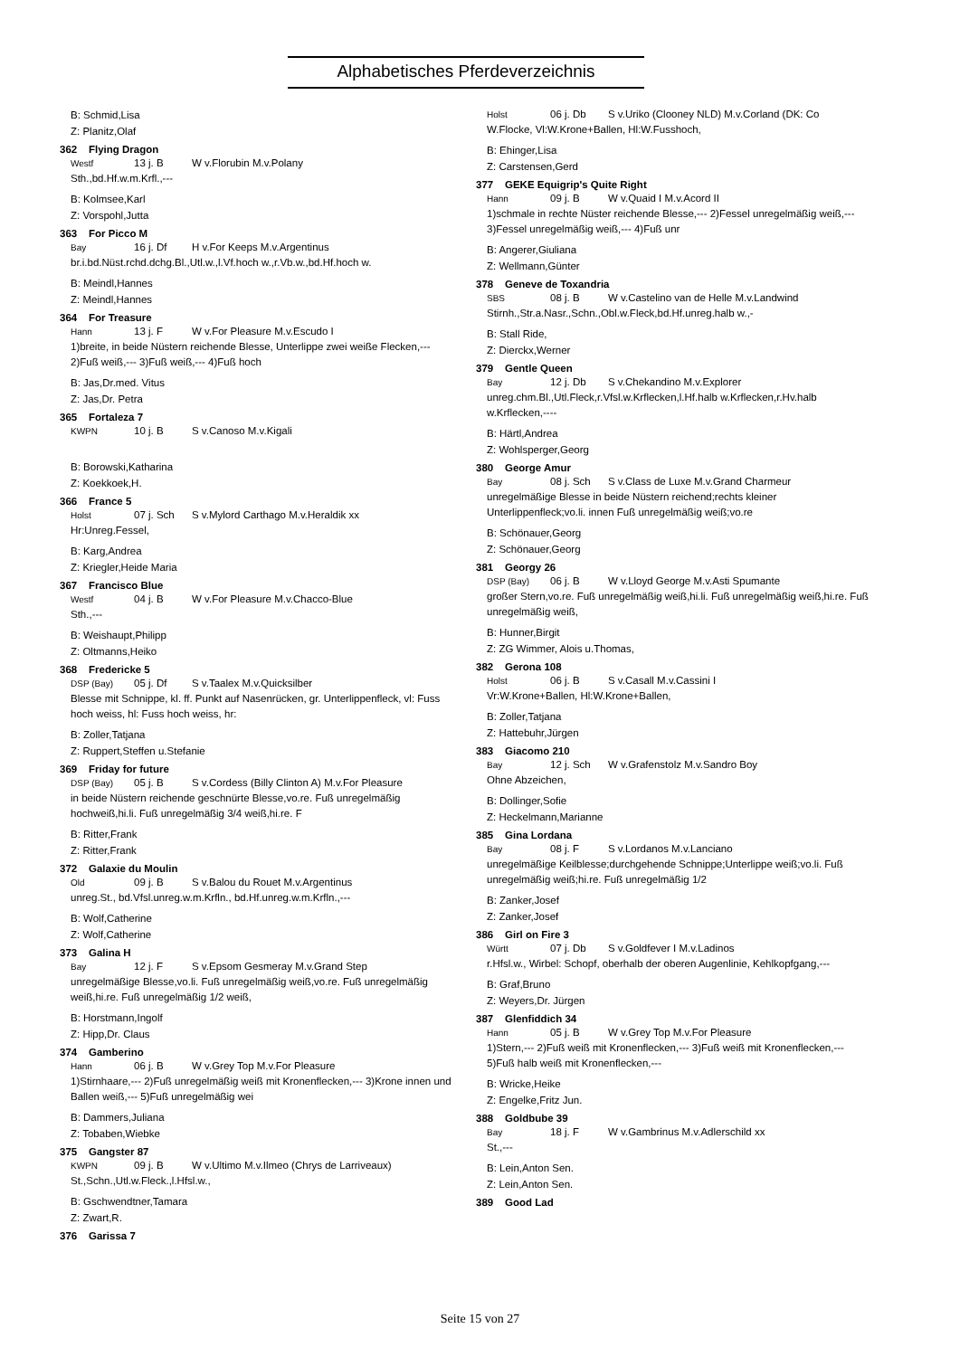Alphabetisches Pferdeverzeichnis
B: Schmid,Lisa
Z: Planitz,Olaf
362 Flying Dragon
Westf 13 j. B W v.Florubin M.v.Polany
Sth.,bd.Hf.w.m.Krfl.,---
B: Kolmsee,Karl
Z: Vorspohl,Jutta
363 For Picco M
Bay 16 j. Df H v.For Keeps M.v.Argentinus
br.i.bd.Nüst.rchd.dchg.Bl.,Utl.w.,l.Vf.hoch w.,r.Vb.w.,bd.Hf.hoch w.
B: Meindl,Hannes
Z: Meindl,Hannes
364 For Treasure
Hann 13 j. F W v.For Pleasure M.v.Escudo I
1)breite, in beide Nüstern reichende Blesse, Unterlippe zwei weiße Flecken,--- 2)Fuß weiß,--- 3)Fuß weiß,--- 4)Fuß hoch
B: Jas,Dr.med. Vitus
Z: Jas,Dr. Petra
365 Fortaleza 7
KWPN 10 j. B S v.Canoso M.v.Kigali
B: Borowski,Katharina
Z: Koekkoek,H.
366 France 5
Holst 07 j. Sch S v.Mylord Carthago M.v.Heraldik xx
Hr:Unreg.Fessel,
B: Karg,Andrea
Z: Kriegler,Heide Maria
367 Francisco Blue
Westf 04 j. B W v.For Pleasure M.v.Chacco-Blue
Sth.,---
B: Weishaupt,Philipp
Z: Oltmanns,Heiko
368 Fredericke 5
DSP (Bay) 05 j. Df S v.Taalex M.v.Quicksilber
Blesse mit Schnippe, kl. ff. Punkt auf Nasenrücken, gr. Unterlippenfleck, vl: Fuss hoch weiss, hl: Fuss hoch weiss, hr:
B: Zoller,Tatjana
Z: Ruppert,Steffen u.Stefanie
369 Friday for future
DSP (Bay) 05 j. B S v.Cordess (Billy Clinton A) M.v.For Pleasure
in beide Nüstern reichende geschnürte Blesse,vo.re. Fuß unregelmäßig hochweiß,hi.li. Fuß unregelmäßig 3/4 weiß,hi.re. F
B: Ritter,Frank
Z: Ritter,Frank
372 Galaxie du Moulin
Old 09 j. B S v.Balou du Rouet M.v.Argentinus
unreg.St., bd.Vfsl.unreg.w.m.Krfln., bd.Hf.unreg.w.m.Krfln.,---
B: Wolf,Catherine
Z: Wolf,Catherine
373 Galina H
Bay 12 j. F S v.Epsom Gesmeray M.v.Grand Step
unregelmäßige Blesse,vo.li. Fuß unregelmäßig weiß,vo.re. Fuß unregelmäßig weiß,hi.re. Fuß unregelmäßig 1/2 weiß,
B: Horstmann,Ingolf
Z: Hipp,Dr. Claus
374 Gamberino
Hann 06 j. B W v.Grey Top M.v.For Pleasure
1)Stirnhaare,--- 2)Fuß unregelmäßig weiß mit Kronenflecken,--- 3)Krone innen und Ballen weiß,--- 5)Fuß unregelmäßig wei
B: Dammers,Juliana
Z: Tobaben,Wiebke
375 Gangster 87
KWPN 09 j. B W v.Ultimo M.v.Ilmeo (Chrys de Larriveaux)
St.,Schn.,Utl.w.Fleck.,l.Hfsl.w.,
B: Gschwendtner,Tamara
Z: Zwart,R.
376 Garissa 7
Holst 06 j. Db S v.Uriko (Clooney NLD) M.v.Corland (DK: Co
W.Flocke, Vl:W.Krone+Ballen, Hl:W.Fusshoch,
B: Ehinger,Lisa
Z: Carstensen,Gerd
377 GEKE Equigrip's Quite Right
Hann 09 j. B W v.Quaid I M.v.Acord II
1)schmale in rechte Nüster reichende Blesse,--- 2)Fessel unregelmäßig weiß,--- 3)Fessel unregelmäßig weiß,--- 4)Fuß unr
B: Angerer,Giuliana
Z: Wellmann,Günter
378 Geneve de Toxandria
SBS 08 j. B W v.Castelino van de Helle M.v.Landwind
Stirnh.,Str.a.Nasr.,Schn.,Obl.w.Fleck,bd.Hf.unreg.halb w.,-
B: Stall Ride,
Z: Dierckx,Werner
379 Gentle Queen
Bay 12 j. Db S v.Chekandino M.v.Explorer
unreg.chm.Bl.,Utl.Fleck,r.Vfsl.w.Krflecken,l.Hf.halb w.Krflecken,r.Hv.halb w.Krflecken,----
B: Härtl,Andrea
Z: Wohlsperger,Georg
380 George Amur
Bay 08 j. Sch S v.Class de Luxe M.v.Grand Charmeur
unregelmäßige Blesse in beide Nüstern reichend;rechts kleiner Unterlippenfleck;vo.li. innen Fuß unregelmäßig weiß;vo.re
B: Schönauer,Georg
Z: Schönauer,Georg
381 Georgy 26
DSP (Bay) 06 j. B W v.Lloyd George M.v.Asti Spumante
großer Stern,vo.re. Fuß unregelmäßig weiß,hi.li. Fuß unregelmäßig weiß,hi.re. Fuß unregelmäßig weiß,
B: Hunner,Birgit
Z: ZG Wimmer, Alois u.Thomas,
382 Gerona 108
Holst 06 j. B S v.Casall M.v.Cassini I
Vr:W.Krone+Ballen, Hl:W.Krone+Ballen,
B: Zoller,Tatjana
Z: Hattebuhr,Jürgen
383 Giacomo 210
Bay 12 j. Sch W v.Grafenstolz M.v.Sandro Boy
Ohne Abzeichen,
B: Dollinger,Sofie
Z: Heckelmann,Marianne
385 Gina Lordana
Bay 08 j. F S v.Lordanos M.v.Lanciano
unregelmäßige Keilblesse;durchgehende Schnippe;Unterlippe weiß;vo.li. Fuß unregelmäßig weiß;hi.re. Fuß unregelmäßig 1/2
B: Zanker,Josef
Z: Zanker,Josef
386 Girl on Fire 3
Württ 07 j. Db S v.Goldfever I M.v.Ladinos
r.Hfsl.w., Wirbel: Schopf, oberhalb der oberen Augenlinie, Kehlkopfgang,---
B: Graf,Bruno
Z: Weyers,Dr. Jürgen
387 Glenfiddich 34
Hann 05 j. B W v.Grey Top M.v.For Pleasure
1)Stern,--- 2)Fuß weiß mit Kronenflecken,--- 3)Fuß weiß mit Kronenflecken,--- 5)Fuß halb weiß mit Kronenflecken,---
B: Wricke,Heike
Z: Engelke,Fritz Jun.
388 Goldbube 39
Bay 18 j. F W v.Gambrinus M.v.Adlerschild xx
St.,---
B: Lein,Anton Sen.
Z: Lein,Anton Sen.
389 Good Lad
Seite 15 von 27